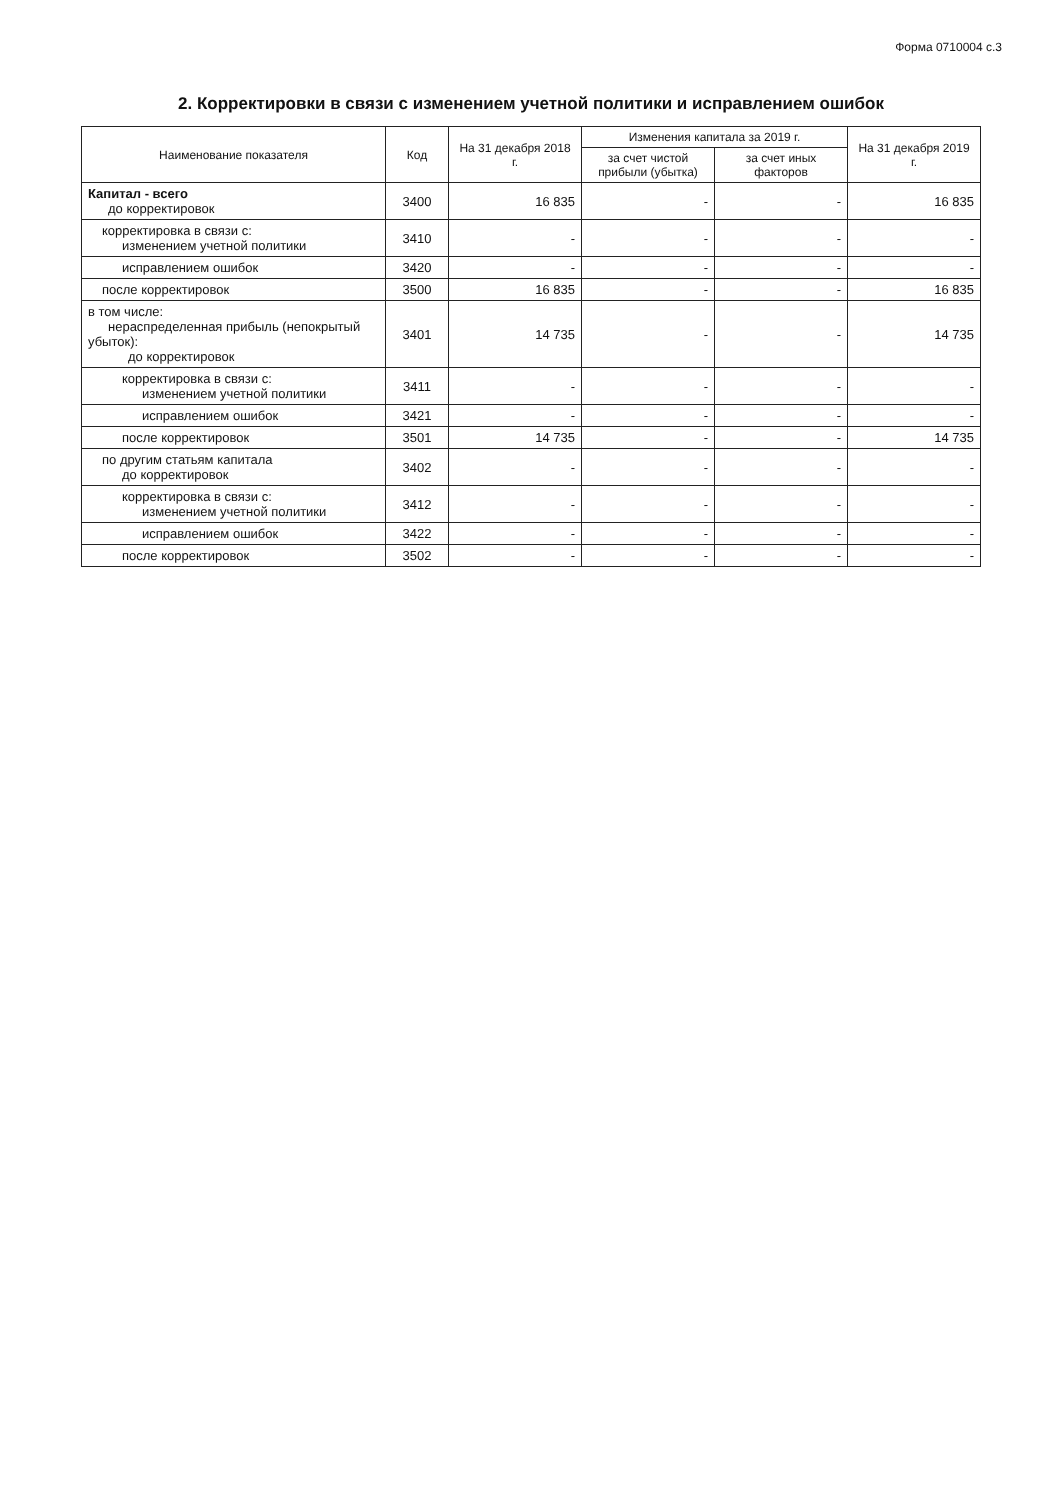Форма 0710004 с.3
2. Корректировки в связи с изменением учетной политики и исправлением ошибок
| Наименование показателя | Код | На 31 декабря 2018 г. | Изменения капитала за 2019 г. | | На 31 декабря 2019 г. |
| --- | --- | --- | --- | --- | --- |
| | | | за счет чистой прибыли (убытка) | за счет иных факторов | |
| Капитал - всего до корректировок | 3400 | 16 835 | - | - | 16 835 |
| корректировка в связи с: изменением учетной политики | 3410 | - | - | - | - |
| исправлением ошибок | 3420 | - | - | - | - |
| после корректировок | 3500 | 16 835 | - | - | 16 835 |
| в том числе: нераспределенная прибыль (непокрытый убыток): до корректировок | 3401 | 14 735 | - | - | 14 735 |
| корректировка в связи с: изменением учетной политики | 3411 | - | - | - | - |
| исправлением ошибок | 3421 | - | - | - | - |
| после корректировок | 3501 | 14 735 | - | - | 14 735 |
| по другим статьям капитала до корректировок | 3402 | - | - | - | - |
| корректировка в связи с: изменением учетной политики | 3412 | - | - | - | - |
| исправлением ошибок | 3422 | - | - | - | - |
| после корректировок | 3502 | - | - | - | - |